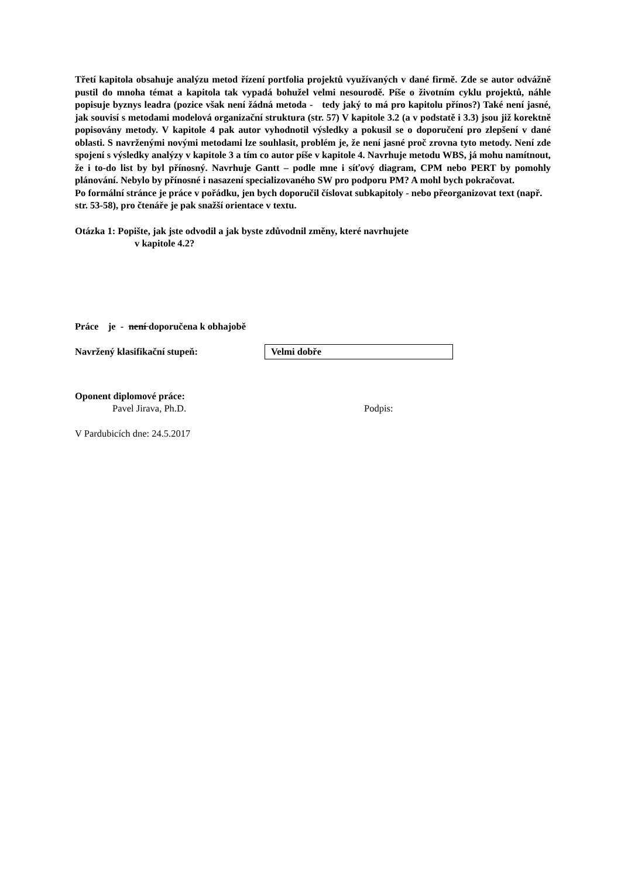Třetí kapitola obsahuje analýzu metod řízení portfolia projektů využívaných v dané firmě. Zde se autor odvážně pustil do mnoha témat a kapitola tak vypadá bohužel velmi nesourodě. Píše o životním cyklu projektů, náhle popisuje byznys leadra (pozice však není žádná metoda - tedy jaký to má pro kapitolu přínos?) Také není jasné, jak souvisí s metodami modelová organizační struktura (str. 57) V kapitole 3.2 (a v podstatě i 3.3) jsou již korektně popisovány metody. V kapitole 4 pak autor vyhodnotil výsledky a pokusil se o doporučení pro zlepšení v dané oblasti. S navrženými novými metodami lze souhlasit, problém je, že není jasné proč zrovna tyto metody. Není zde spojení s výsledky analýzy v kapitole 3 a tím co autor píše v kapitole 4. Navrhuje metodu WBS, já mohu namítnout, že i to-do list by byl přínosný. Navrhuje Gantt – podle mne i síťový diagram, CPM nebo PERT by pomohly plánování. Nebylo by přínosné i nasazení specializovaného SW pro podporu PM? A mohl bych pokračovat.
Po formální stránce je práce v pořádku, jen bych doporučil číslovat subkapitoly - nebo přeorganizovat text (např. str. 53-58), pro čtenáře je pak snažší orientace v textu.
Otázka 1: Popište, jak jste odvodil a jak byste zdůvodnil změny, které navrhujete
v kapitole 4.2?
Práce je - není doporučena k obhajobě
Navržený klasifikační stupeň: Velmi dobře
Oponent diplomové práce:
Pavel Jirava, Ph.D. Podpis:
V Pardubicích dne: 24.5.2017